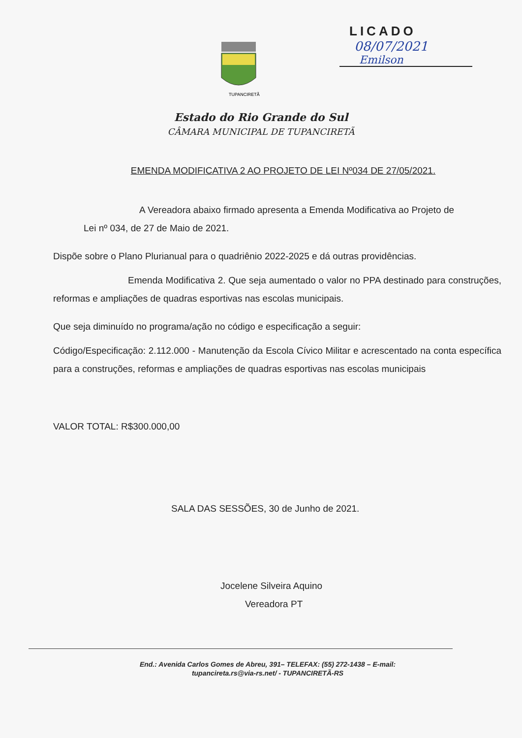TUPANCIRETÃ
LICADO
08/07/2021
Emilson
Estado do Rio Grande do Sul
CÂMARA MUNICIPAL DE TUPANCIRETÃ
EMENDA MODIFICATIVA 2 AO PROJETO DE LEI Nº034 DE 27/05/2021.
A Vereadora abaixo firmado apresenta a Emenda Modificativa ao Projeto de
Lei nº 034, de 27 de Maio de 2021.
Dispõe sobre o Plano Plurianual para o quadriênio 2022-2025 e dá outras providências.
Emenda Modificativa 2. Que seja aumentado o valor no PPA destinado para construções, reformas e ampliações de quadras esportivas nas escolas municipais.
Que seja diminuído no programa/ação no código e especificação a seguir:
Código/Especificação: 2.112.000 - Manutenção da Escola Cívico Militar e acrescentado na conta específica para a construções, reformas e ampliações de quadras esportivas nas escolas municipais
VALOR TOTAL: R$300.000,00
SALA DAS SESSÕES, 30 de Junho de 2021.
Jocelene Silveira Aquino
Vereadora PT
End.: Avenida Carlos Gomes de Abreu, 391– TELEFAX: (55) 272-1438 – E-mail:
tupancireta.rs@via-rs.net/ - TUPANCIRETÃ-RS